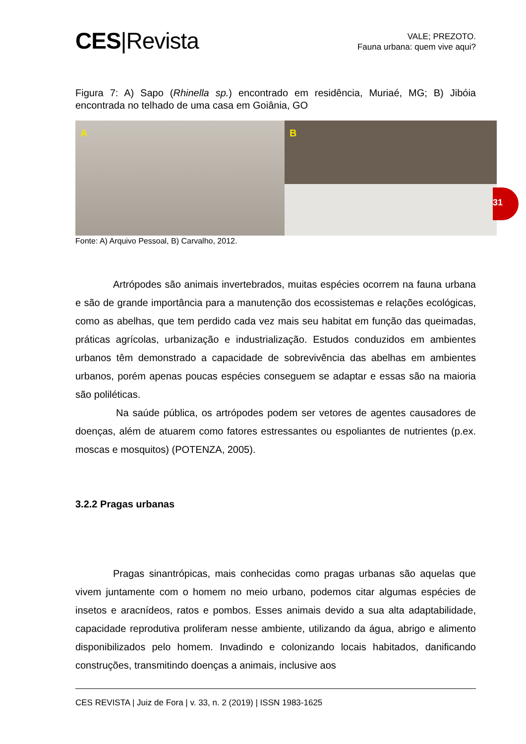CES|Revista
VALE; PREZOTO.
Fauna urbana: quem vive aqui?
Figura 7: A) Sapo (Rhinella sp.) encontrado em residência, Muriaé, MG; B) Jibóia encontrada no telhado de uma casa em Goiânia, GO
A
B
Fonte: A) Arquivo Pessoal, B) Carvalho, 2012.
Artrópodes são animais invertebrados, muitas espécies ocorrem na fauna urbana e são de grande importância para a manutenção dos ecossistemas e relações ecológicas, como as abelhas, que tem perdido cada vez mais seu habitat em função das queimadas, práticas agrícolas, urbanização e industrialização. Estudos conduzidos em ambientes urbanos têm demonstrado a capacidade de sobrevivência das abelhas em ambientes urbanos, porém apenas poucas espécies conseguem se adaptar e essas são na maioria são poliléticas.
Na saúde pública, os artrópodes podem ser vetores de agentes causadores de doenças, além de atuarem como fatores estressantes ou espoliantes de nutrientes (p.ex. moscas e mosquitos) (POTENZA, 2005).
3.2.2 Pragas urbanas
Pragas sinantrópicas, mais conhecidas como pragas urbanas são aquelas que vivem juntamente com o homem no meio urbano, podemos citar algumas espécies de insetos e aracnídeos, ratos e pombos. Esses animais devido a sua alta adaptabilidade, capacidade reprodutiva proliferam nesse ambiente, utilizando da água, abrigo e alimento disponibilizados pelo homem. Invadindo e colonizando locais habitados, danificando construções, transmitindo doenças a animais, inclusive aos
31
CES REVISTA | Juiz de Fora | v. 33, n. 2 (2019) | ISSN 1983-1625